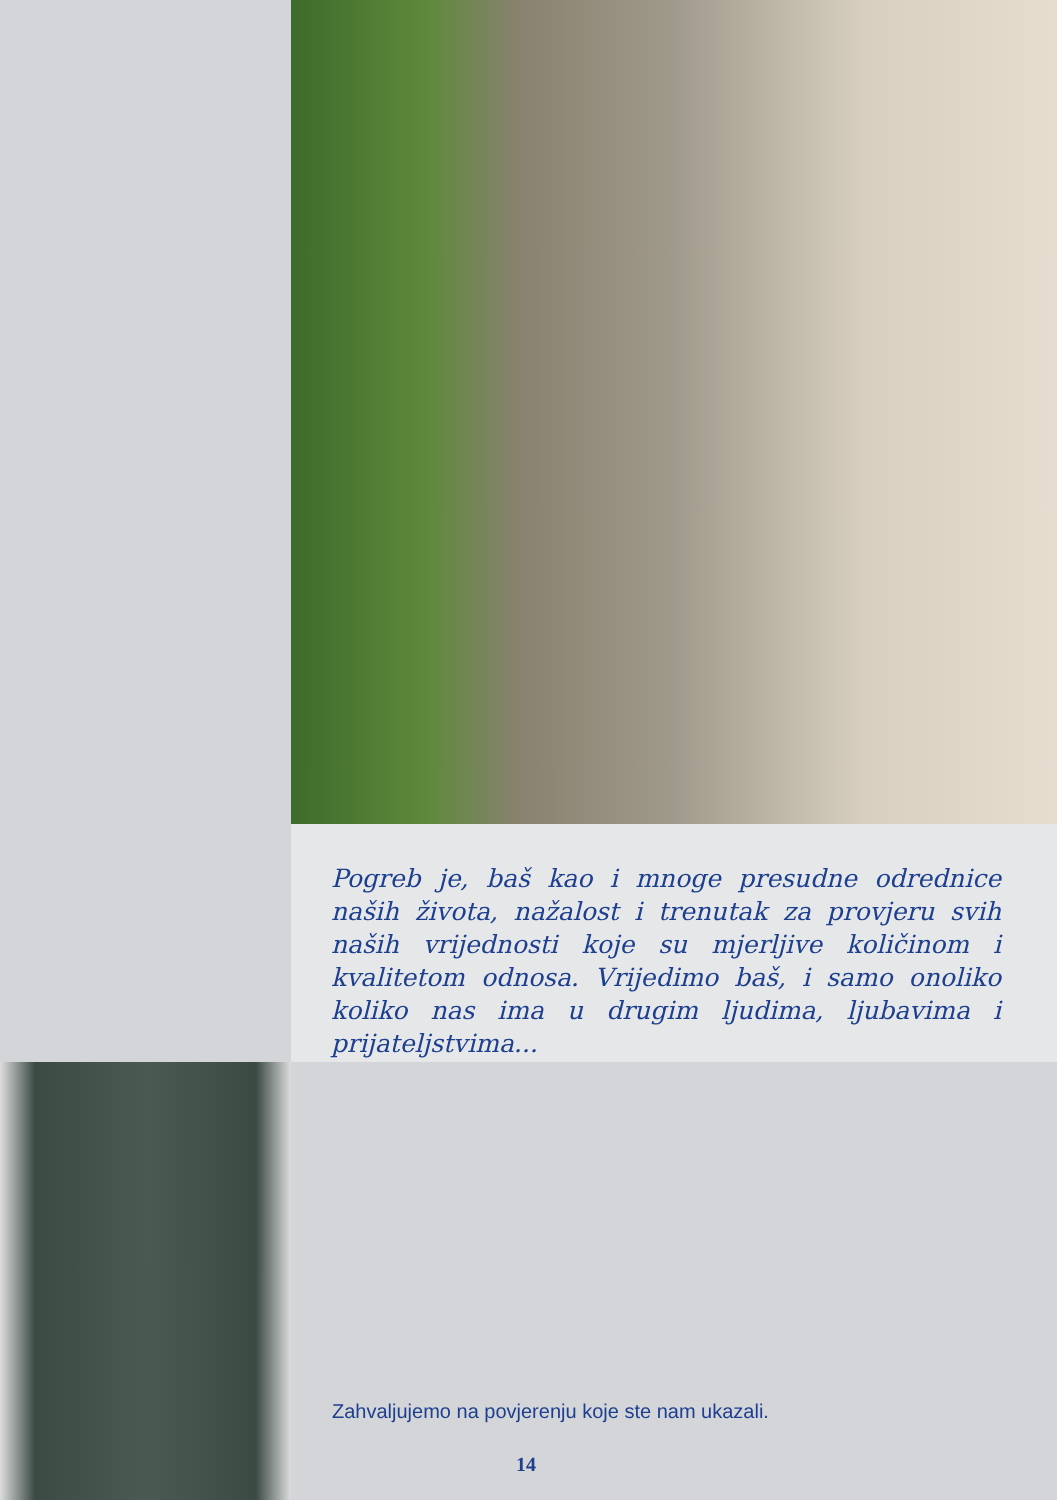Pogreb je, baš kao i mnoge presudne odrednice naših života, nažalost i trenutak za provjeru svih naših vrijednosti koje su mjerljive količinom i kvalitetom odnosa. Vrijedimo baš, i samo onoliko koliko nas ima u drugim ljudima, ljubavima i prijateljstvima...
Zahvaljujemo na povjerenju koje ste nam ukazali.
14